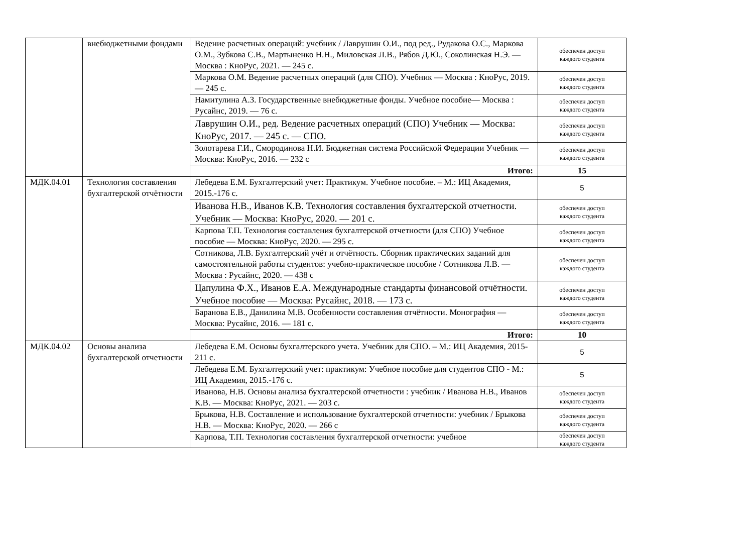| | внебюджетными фондами | Ведение расчетных операций: учебник / Лаврушин О.И., под ред., Рудакова О.С., Маркова О.М., Зубкова С.В., Мартыненко Н.Н., Миловская Л.В., Рябов Д.Ю., Соколинская Н.Э. — Москва : КноРус, 2021. — 245 с. | обеспечен доступ каждого студента |
| | | Маркова О.М. Ведение расчетных операций (для СПО). Учебник — Москва : КноРус, 2019. — 245 с. | обеспечен доступ каждого студента |
| | | Намитулина А.З. Государственные внебюджетные фонды. Учебное пособие— Москва : Русайнс, 2019. — 76 с. | обеспечен доступ каждого студента |
| | | Лаврушин О.И., ред. Ведение расчетных операций (СПО) Учебник — Москва: КноРус, 2017. — 245 с. — СПО. | обеспечен доступ каждого студента |
| | | Золотарева Г.И., Смородинова Н.И. Бюджетная система Российской Федерации Учебник — Москва: КноРус, 2016. — 232 с | обеспечен доступ каждого студента |
| | | Итого: | 15 |
| МДК.04.01 | Технология составления бухгалтерской отчётности | Лебедева Е.М. Бухгалтерский учет: Практикум. Учебное пособие. – М.: ИЦ Академия, 2015.-176 с. | 5 |
| | | Иванова Н.В., Иванов К.В. Технология составления бухгалтерской отчетности. Учебник — Москва: КноРус, 2020. — 201 с. | обеспечен доступ каждого студента |
| | | Карпова Т.П. Технология составления бухгалтерской отчетности (для СПО) Учебное пособие — Москва: КноРус, 2020. — 295 с. | обеспечен доступ каждого студента |
| | | Сотникова, Л.В. Бухгалтерский учёт и отчётность. Сборник практических заданий для самостоятельной работы студентов: учебно-практическое пособие / Сотникова Л.В. — Москва : Русайнс, 2020. — 438 с | обеспечен доступ каждого студента |
| | | Цапулина Ф.Х., Иванов Е.А. Международные стандарты финансовой отчётности. Учебное пособие — Москва: Русайнс, 2018. — 173 с. | обеспечен доступ каждого студента |
| | | Баранова Е.В., Данилина М.В. Особенности составления отчётности. Монография — Москва: Русайнс, 2016. — 181 с. | обеспечен доступ каждого студента |
| | | Итого: | 10 |
| МДК.04.02 | Основы анализа бухгалтерской отчетности | Лебедева Е.М. Основы бухгалтерского учета. Учебник для СПО. – М.: ИЦ Академия, 2015- 211 с. | 5 |
| | | Лебедева Е.М. Бухгалтерский учет: практикум: Учебное пособие для студентов СПО - М.: ИЦ Академия, 2015.-176 с. | 5 |
| | | Иванова, Н.В. Основы анализа бухгалтерской отчетности : учебник / Иванова Н.В., Иванов К.В. — Москва: КноРус, 2021. — 203 с. | обеспечен доступ каждого студента |
| | | Брыкова, Н.В. Составление и использование бухгалтерской отчетности: учебник / Брыкова Н.В. — Москва: КноРус, 2020. — 266 с | обеспечен доступ каждого студента |
| | | Карпова, Т.П. Технология составления бухгалтерской отчетности: учебное | обеспечен доступ каждого студента |